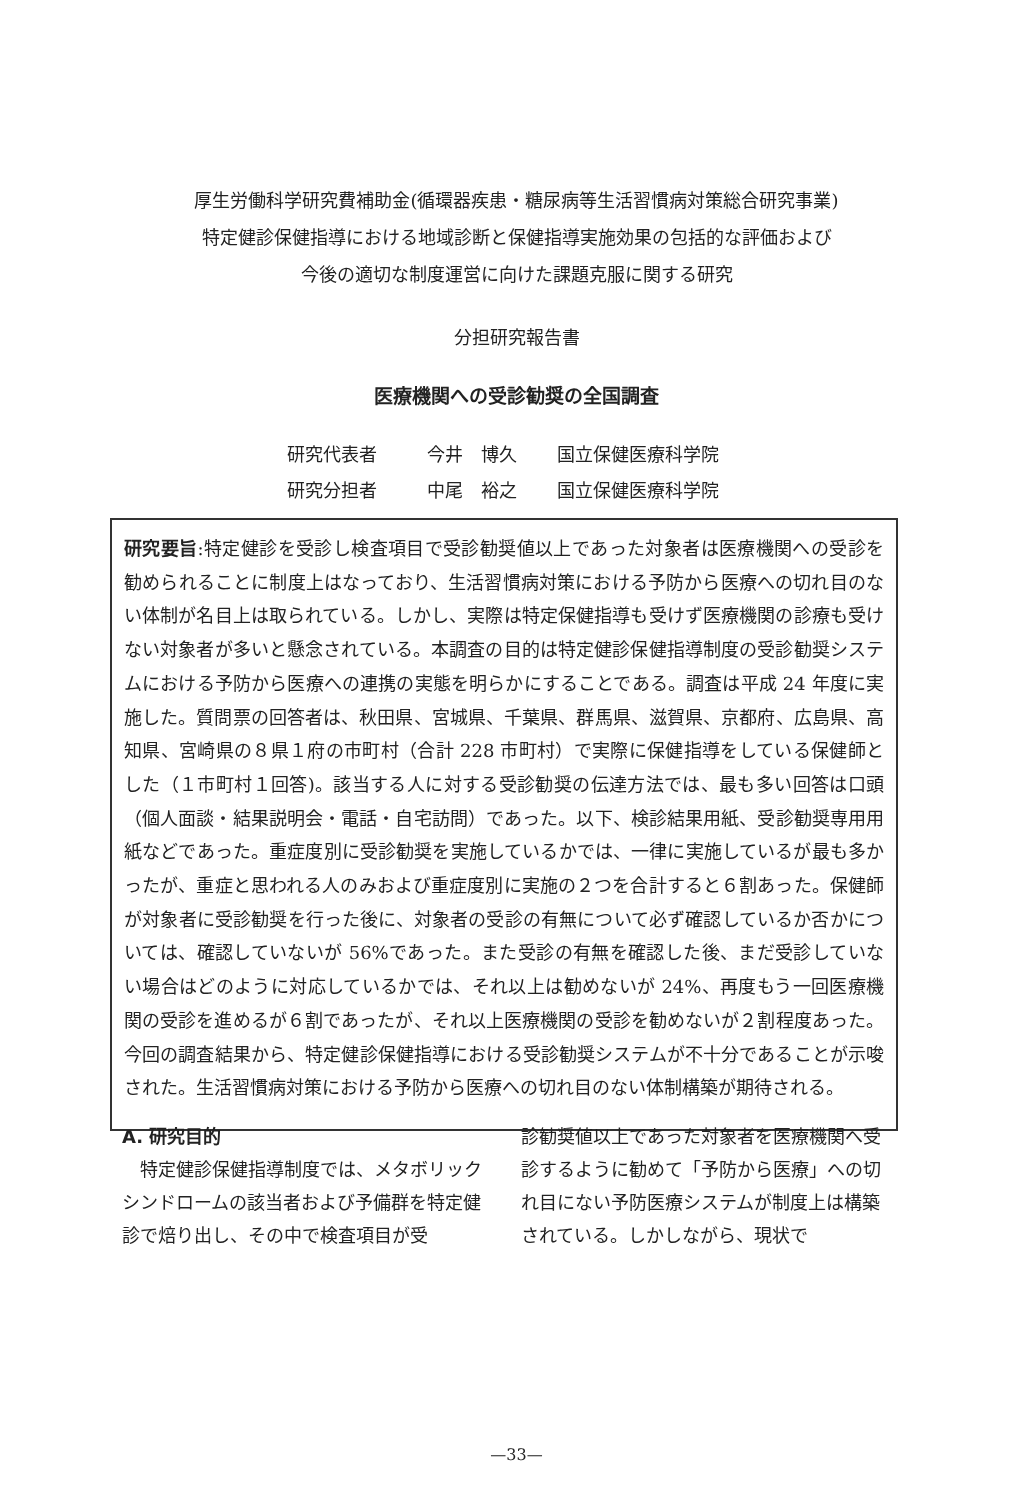厚生労働科学研究費補助金(循環器疾患・糖尿病等生活習慣病対策総合研究事業)
特定健診保健指導における地域診断と保健指導実施効果の包括的な評価および
今後の適切な制度運営に向けた課題克服に関する研究
分担研究報告書
医療機関への受診勧奨の全国調査
研究代表者 今井　博久 国立保健医療科学院
研究分担者 中尾　裕之 国立保健医療科学院
研究要旨:特定健診を受診し検査項目で受診勧奨値以上であった対象者は医療機関への受診を勧められることに制度上はなっており、生活習慣病対策における予防から医療への切れ目のない体制が名目上は取られている。しかし、実際は特定保健指導も受けず医療機関の診療も受けない対象者が多いと懸念されている。本調査の目的は特定健診保健指導制度の受診勧奨システムにおける予防から医療への連携の実態を明らかにすることである。調査は平成 24 年度に実施した。質問票の回答者は、秋田県、宮城県、千葉県、群馬県、滋賀県、京都府、広島県、高知県、宮崎県の８県１府の市町村（合計 228 市町村）で実際に保健指導をしている保健師とした（１市町村１回答)。該当する人に対する受診勧奨の伝達方法では、最も多い回答は口頭（個人面談・結果説明会・電話・自宅訪問）であった。以下、検診結果用紙、受診勧奨専用用紙などであった。重症度別に受診勧奨を実施しているかでは、一律に実施しているが最も多かったが、重症と思われる人のみおよび重症度別に実施の２つを合計すると６割あった。保健師が対象者に受診勧奨を行った後に、対象者の受診の有無について必ず確認しているか否かについては、確認していないが 56%であった。また受診の有無を確認した後、まだ受診していない場合はどのように対応しているかでは、それ以上は勧めないが 24%、再度もう一回医療機関の受診を進めるが６割であったが、それ以上医療機関の受診を勧めないが２割程度あった。今回の調査結果から、特定健診保健指導における受診勧奨システムが不十分であることが示唆された。生活習慣病対策における予防から医療への切れ目のない体制構築が期待される。
A. 研究目的
　特定健診保健指導制度では、メタボリックシンドロームの該当者および予備群を特定健診で焙り出し、その中で検査項目が受
診勧奨値以上であった対象者を医療機関へ受診するように勧めて「予防から医療」への切れ目にない予防医療システムが制度上は構築されている。しかしながら、現状で
—33—